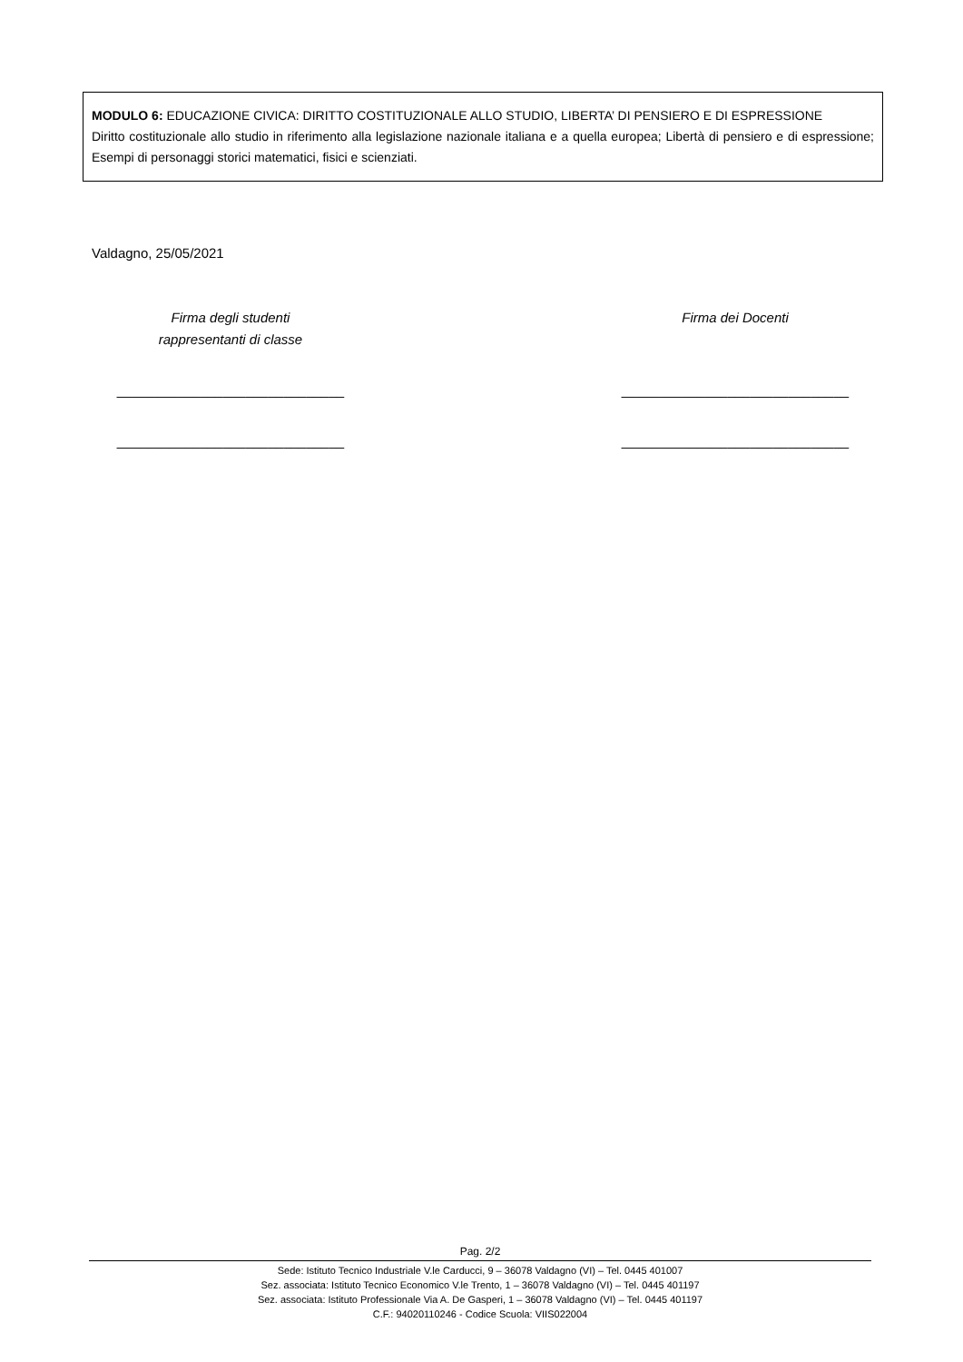MODULO 6: EDUCAZIONE CIVICA: DIRITTO COSTITUZIONALE ALLO STUDIO, LIBERTA’ DI PENSIERO E DI ESPRESSIONE
Diritto costituzionale allo studio in riferimento alla legislazione nazionale italiana e a quella europea; Libertà di pensiero e di espressione; Esempi di personaggi storici matematici, fisici e scienziati.
Valdagno, 25/05/2021
Firma degli studenti
rappresentanti di classe
______________________________
______________________________
Firma dei Docenti
______________________________
______________________________
Pag. 2/2
Sede: Istituto Tecnico Industriale V.le Carducci, 9 – 36078 Valdagno (VI) – Tel. 0445 401007
Sez. associata: Istituto Tecnico Economico V.le Trento, 1 – 36078 Valdagno (VI) – Tel. 0445 401197
Sez. associata: Istituto Professionale Via A. De Gasperi, 1 – 36078 Valdagno (VI) – Tel. 0445 401197
C.F.: 94020110246 - Codice Scuola: VIIS022004